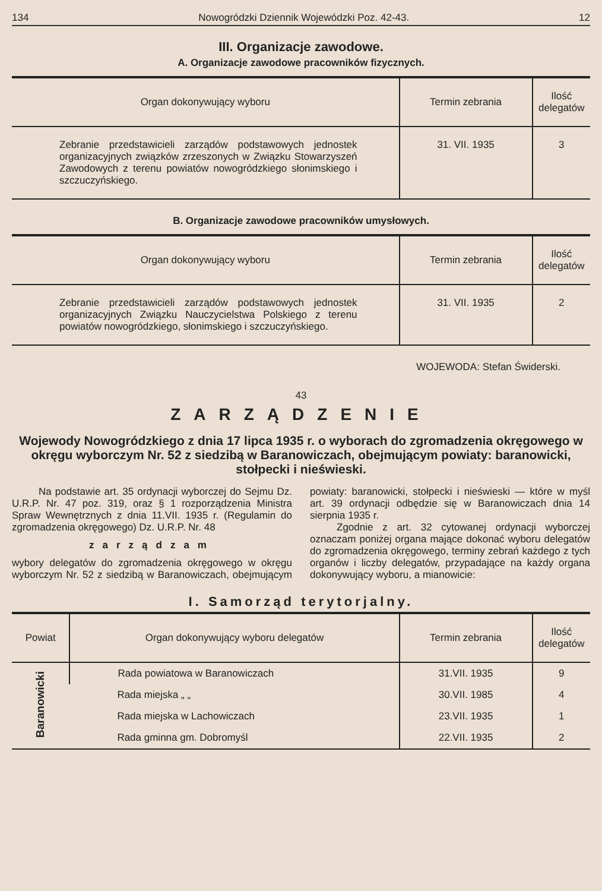134 Nowogródzki Dziennik Wojewódzki Poz. 42-43. 12
III. Organizacje zawodowe.
A. Organizacje zawodowe pracowników fizycznych.
| Organ dokonywujący wyboru | Termin zebrania | Ilość delegatów |
| --- | --- | --- |
| Zebranie przedstawicieli zarządów podstawowych jednostek organizacyjnych związków zrzeszonych w Związku Stowarzyszeń Zawodowych z terenu powiatów nowogródzkiego słonimskiego i szczuczyńskiego. | 31. VII. 1935 | 3 |
B. Organizacje zawodowe pracowników umysłowych.
| Organ dokonywujący wyboru | Termin zebrania | Ilość delegatów |
| --- | --- | --- |
| Zebranie przedstawicieli zarządów podstawowych jednostek organizacyjnych Związku Nauczycielstwa Polskiego z terenu powiatów nowogródzkiego, słonimskiego i szczuczyńskiego. | 31. VII. 1935 | 2 |
WOJEWODA: Stefan Świderski.
43
ZARZĄDZENIE
Wojewody Nowogródzkiego z dnia 17 lipca 1935 r. o wyborach do zgromadzenia okręgowego w okręgu wyborczym Nr. 52 z siedzibą w Baranowiczach, obejmującym powiaty: baranowicki, stołpecki i nieświeski.
Na podstawie art. 35 ordynacji wyborczej do Sejmu Dz. U.R.P. Nr. 47 poz. 319, oraz § 1 rozporządzenia Ministra Spraw Wewnętrznych z dnia 11.VII. 1935 r. (Regulamin do zgromadzenia okręgowego) Dz. U.R.P. Nr. 48
zarządzam
wybory delegatów do zgromadzenia okręgowego w okręgu wyborczym Nr. 52 z siedzibą w Baranowiczach, obejmującym powiaty: baranowicki, stołpecki i nieświeski — które w myśl art. 39 ordynacji odbędzie się w Baranowiczach dnia 14 sierpnia 1935 r.
Zgodnie z art. 32 cytowanej ordynacji wyborczej oznaczam poniżej organa mające dokonać wyboru delegatów do zgromadzenia okręgowego, terminy zebrań każdego z tych organów i liczby delegatów, przypadające na każdy organa dokonywujący wyboru, a mianowicie:
I. Samorząd terytorjalny.
| Powiat | Organ dokonywujący wyboru delegatów | Termin zebrania | Ilość delegatów |
| --- | --- | --- | --- |
| Baranowicki | Rada powiatowa w Baranowiczach | 31.VII. 1935 | 9 |
| | Rada miejska „ „ | 30.VII. 1985 | 4 |
| | Rada miejska w Lachowiczach | 23.VII. 1935 | 1 |
| | Rada gminna gm. Dobromyśl | 22.VII. 1935 | 2 |